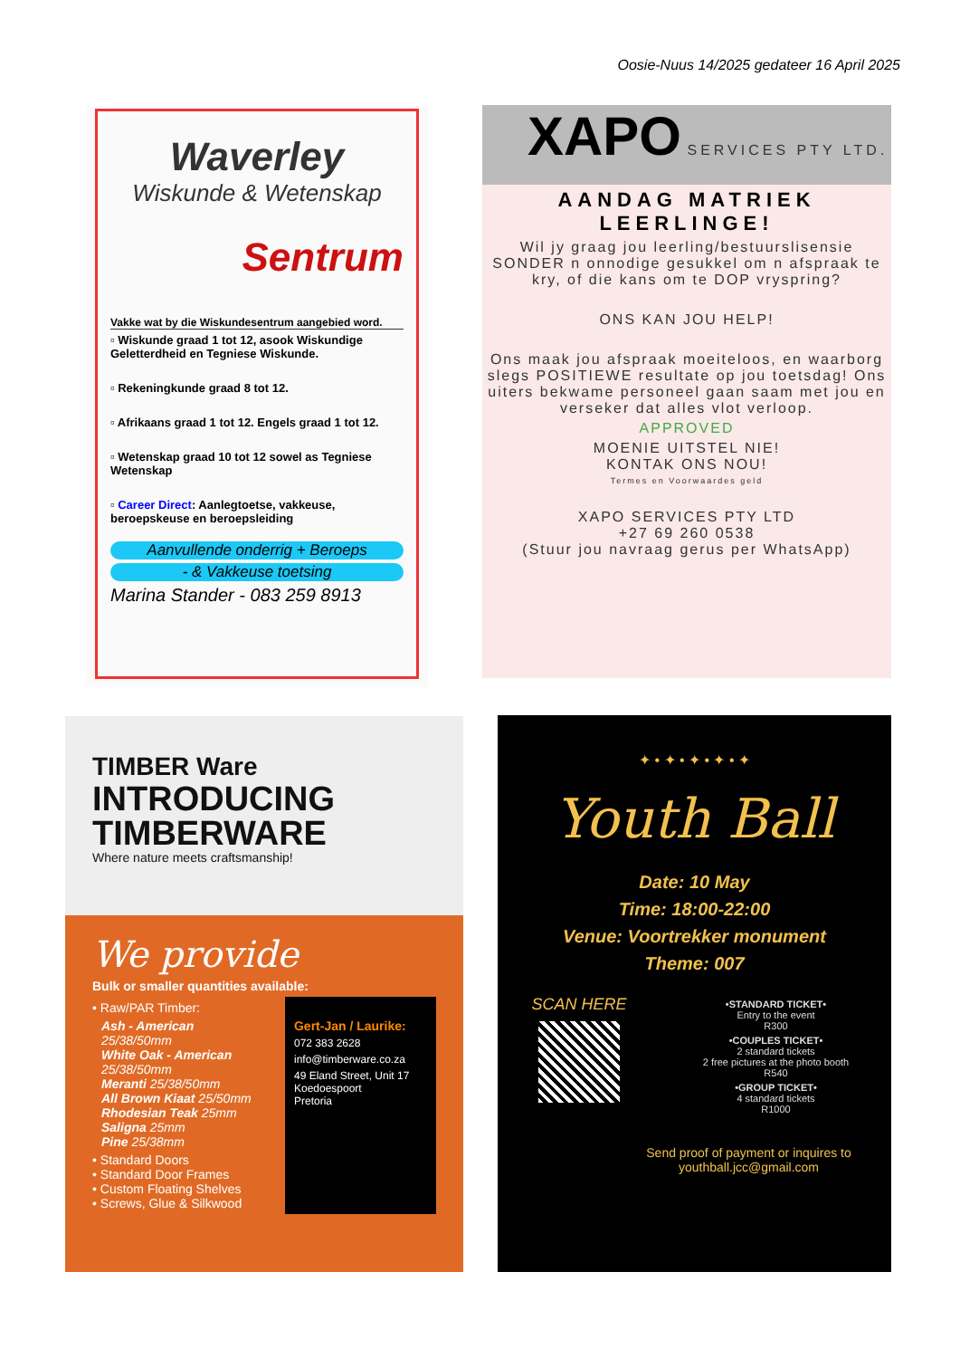Oosie-Nuus 14/2025 gedateer 16 April 2025
Waverley
Wiskunde & Wetenskap
Sentrum
Vakke wat by die Wiskundesentrum aangebied word.
▫ Wiskunde graad 1 tot 12, asook Wiskundige Geletterdheid en Tegniese Wiskunde.
▫ Rekeningkunde graad 8 tot 12.
▫ Afrikaans graad 1 tot 12. Engels graad 1 tot 12.
▫ Wetenskap graad 10 tot 12 sowel as Tegniese Wetenskap
▫ Career Direct: Aanlegtoetse, vakkeuse, beroepskeuse en beroepsleiding
Aanvullende onderrig + Beroeps
- & Vakkeuse toetsing
Marina Stander - 083 259 8913
XAPO SERVICES PTY LTD.
AANDAG MATRIEK
LEERLINGE!
Wil jy graag jou leerling/bestuurslisensie SONDER n onnodige gesukkel om n afspraak te kry, of die kans om te DOP vryspring?
ONS KAN JOU HELP!
Ons maak jou afspraak moeiteloos, en waarborg slegs POSITIEWE resultate op jou toetsdag! Ons uiters bekwame personeel gaan saam met jou en verseker dat alles vlot verloop.
APPROVED
MOENIE UITSTEL NIE!
KONTAK ONS NOU!
Termes en Voorwaardes geld
XAPO SERVICES PTY LTD
+27 69 260 0538
(Stuur jou navraag gerus per WhatsApp)
TIMBER Ware
INTRODUCING
TIMBERWARE
Where nature meets craftsmanship!
We provide
Bulk or smaller quantities available:
• Raw/PAR Timber:
Ash - American 25/38/50mm
White Oak - American 25/38/50mm
Meranti 25/38/50mm
All Brown Kiaat 25/50mm
Rhodesian Teak 25mm
Saligna 25mm
Pine 25/38mm
• Standard Doors
• Standard Door Frames
• Custom Floating Shelves
• Screws, Glue & Silkwood
Gert-Jan / Laurike:
072 383 2628
info@timberware.co.za
49 Eland Street, Unit 17
Koedoespoort
Pretoria
✦ • ✦ • ✦ • ✦ • ✦
Youth Ball
Date: 10 May
Time: 18:00-22:00
Venue: Voortrekker monument
Theme: 007
SCAN HERE
•STANDARD TICKET•
Entry to the event
R300
•COUPLES TICKET•
2 standard tickets
2 free pictures at the photo booth
R540
•GROUP TICKET•
4 standard tickets
R1000
Send proof of payment or inquires to youthball.jcc@gmail.com